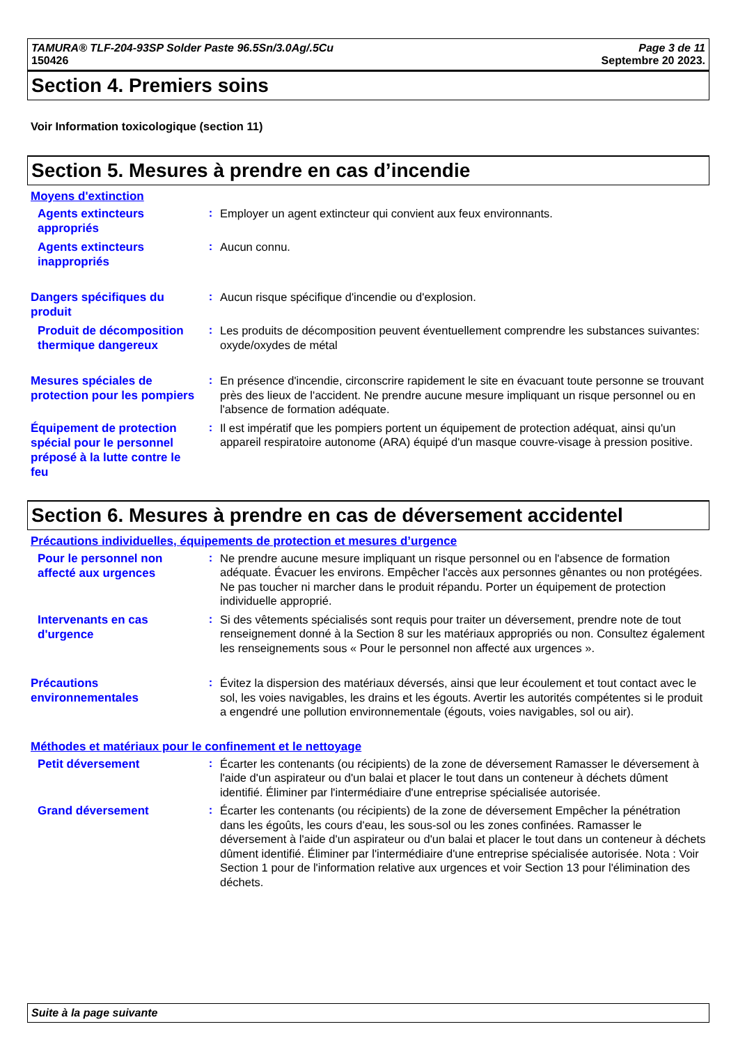TAMURA® TLF-204-93SP Solder Paste 96.5Sn/3.0Ag/.5Cu
150426
Page 3 de 11
Septembre 20 2023.
Section 4. Premiers soins
Voir Information toxicologique (section 11)
Section 5. Mesures à prendre en cas d’incendie
Moyens d'extinction
Agents extincteurs appropriés
:
Employer un agent extincteur qui convient aux feux environnants.
Agents extincteurs inappropriés
:
Aucun connu.
Dangers spécifiques du produit
:
Aucun risque spécifique d'incendie ou d'explosion.
Produit de décomposition thermique dangereux
:
Les produits de décomposition peuvent éventuellement comprendre les substances suivantes:
oxyde/oxydes de métal
Mesures spéciales de protection pour les pompiers
:
En présence d'incendie, circonscrire rapidement le site en évacuant toute personne se trouvant près des lieux de l'accident. Ne prendre aucune mesure impliquant un risque personnel ou en l'absence de formation adéquate.
Équipement de protection spécial pour le personnel préposé à la lutte contre le feu
:
Il est impératif que les pompiers portent un équipement de protection adéquat, ainsi qu'un appareil respiratoire autonome (ARA) équipé d'un masque couvre-visage à pression positive.
Section 6. Mesures à prendre en cas de déversement accidentel
Précautions individuelles, équipements de protection et mesures d’urgence
Pour le personnel non affecté aux urgences
:
Ne prendre aucune mesure impliquant un risque personnel ou en l'absence de formation adéquate. Évacuer les environs. Empêcher l'accès aux personnes gênantes ou non protégées. Ne pas toucher ni marcher dans le produit répandu. Porter un équipement de protection individuelle approprié.
Intervenants en cas d'urgence
:
Si des vêtements spécialisés sont requis pour traiter un déversement, prendre note de tout renseignement donné à la Section 8 sur les matériaux appropriés ou non. Consultez également les renseignements sous « Pour le personnel non affecté aux urgences ».
Précautions environnementales
:
Évitez la dispersion des matériaux déversés, ainsi que leur écoulement et tout contact avec le sol, les voies navigables, les drains et les égouts. Avertir les autorités compétentes si le produit a engendré une pollution environnementale (égouts, voies navigables, sol ou air).
Méthodes et matériaux pour le confinement et le nettoyage
Petit déversement
:
Écarter les contenants (ou récipients) de la zone de déversement Ramasser le déversement à l'aide d'un aspirateur ou d'un balai et placer le tout dans un conteneur à déchets dûment identifié. Éliminer par l'intermédiaire d'une entreprise spécialisée autorisée.
Grand déversement
:
Écarter les contenants (ou récipients) de la zone de déversement Empêcher la pénétration dans les égoûts, les cours d'eau, les sous-sol ou les zones confinées. Ramasser le déversement à l'aide d'un aspirateur ou d'un balai et placer le tout dans un conteneur à déchets dûment identifié. Éliminer par l'intermédiaire d'une entreprise spécialisée autorisée. Nota : Voir Section 1 pour de l'information relative aux urgences et voir Section 13 pour l'élimination des déchets.
Suite à la page suivante